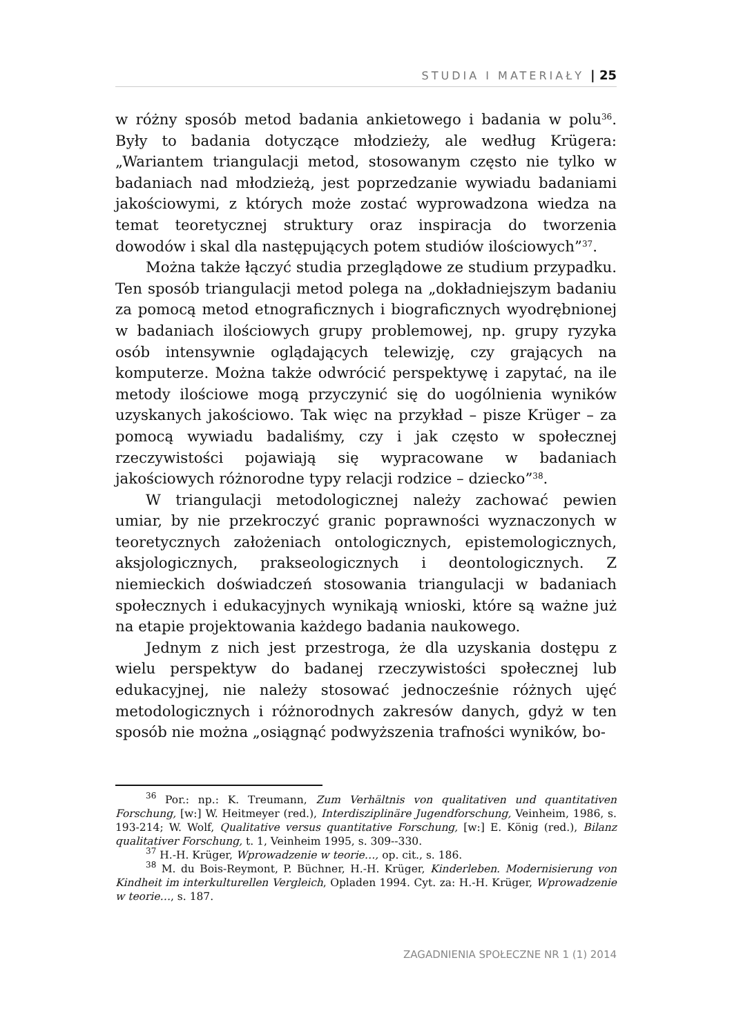STUDIA I MATERIAŁY | 25
w różny sposób metod badania ankietowego i badania w polu<sup>36</sup>. Były to badania dotyczące młodzieży, ale według Krügera: „Wariantem triangulacji metod, stosowanym często nie tylko w badaniach nad młodzieżą, jest poprzedzanie wywiadu badaniami jakościowymi, z których może zostać wyprowadzona wiedza na temat teoretycznej struktury oraz inspiracja do tworzenia dowodów i skal dla następujących potem studiów ilościowych”<sup>37</sup>.
Można także łączyć studia przeglądowe ze studium przypadku. Ten sposób triangulacji metod polega na „dokładniejszym badaniu za pomocą metod etnograficznych i biograficznych wyodrębnionej w badaniach ilościowych grupy problemowej, np. grupy ryzyka osób intensywnie oglądających telewizję, czy grających na komputerze. Można także odwrócić perspektywę i zapytać, na ile metody ilościowe mogą przyczynić się do uogólnienia wyników uzyskanych jakościowo. Tak więc na przykład – pisze Krüger – za pomocą wywiadu badaliśmy, czy i jak często w społecznej rzeczywistości pojawiają się wypracowane w badaniach jakościowych różnorodne typy relacji rodzice – dziecko”<sup>38</sup>.
W triangulacji metodologicznej należy zachować pewien umiar, by nie przekroczyć granic poprawności wyznaczonych w teoretycznych założeniach ontologicznych, epistemologicznych, aksjologicznych, prakseologicznych i deontologicznych. Z niemieckich doświadczeń stosowania triangulacji w badaniach społecznych i edukacyjnych wynikają wnioski, które są ważne już na etapie projektowania każdego badania naukowego.
Jednym z nich jest przestroga, że dla uzyskania dostępu z wielu perspektyw do badanej rzeczywistości społecznej lub edukacyjnej, nie należy stosować jednocześnie różnych ujęć metodologicznych i różnorodnych zakresów danych, gdyż w ten sposób nie można „osiągnąć podwyższenia trafności wyników, bo-
<sup>36</sup> Por.: np.: K. Treumann, Zum Verhältnis von qualitativen und quantitativen Forschung, [w:] W. Heitmeyer (red.), Interdisziplinäre Jugendforschung, Veinheim, 1986, s. 193-214; W. Wolf, Qualitative versus quantitative Forschung, [w:] E. König (red.), Bilanz qualitativer Forschung, t. 1, Veinheim 1995, s. 309--330.
<sup>37</sup> H.-H. Krüger, Wprowadzenie w teorie…, op. cit., s. 186.
<sup>38</sup> M. du Bois-Reymont, P. Büchner, H.-H. Krüger, Kinderleben. Modernisierung von Kindheit im interkulturellen Vergleich, Opladen 1994. Cyt. za: H.-H. Krüger, Wprowadzenie w teorie…, s. 187.
ZAGADNIENIA SPOŁECZNE NR 1 (1) 2014